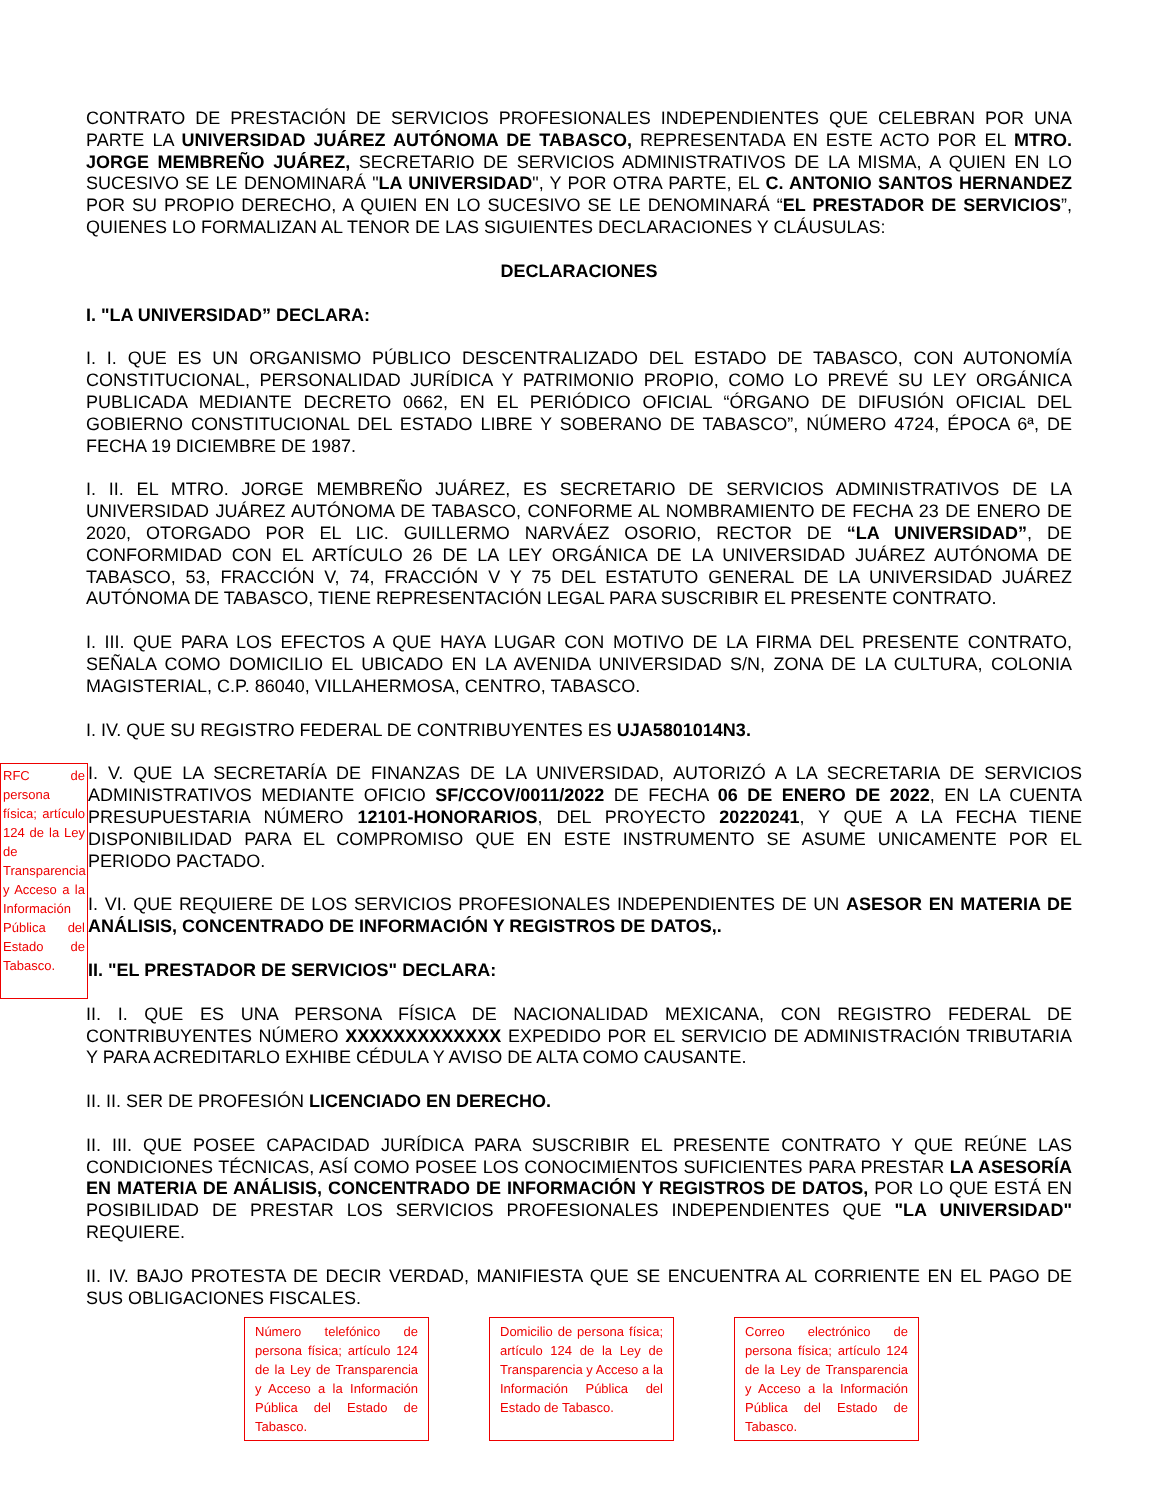CONTRATO DE PRESTACIÓN DE SERVICIOS PROFESIONALES INDEPENDIENTES QUE CELEBRAN POR UNA PARTE LA UNIVERSIDAD JUÁREZ AUTÓNOMA DE TABASCO, REPRESENTADA EN ESTE ACTO POR EL MTRO. JORGE MEMBREÑO JUÁREZ, SECRETARIO DE SERVICIOS ADMINISTRATIVOS DE LA MISMA, A QUIEN EN LO SUCESIVO SE LE DENOMINARÁ "LA UNIVERSIDAD", Y POR OTRA PARTE, EL C. ANTONIO SANTOS HERNANDEZ POR SU PROPIO DERECHO, A QUIEN EN LO SUCESIVO SE LE DENOMINARÁ “EL PRESTADOR DE SERVICIOS”, QUIENES LO FORMALIZAN AL TENOR DE LAS SIGUIENTES DECLARACIONES Y CLÁUSULAS:
DECLARACIONES
I. "LA UNIVERSIDAD” DECLARA:
I. I. QUE ES UN ORGANISMO PÚBLICO DESCENTRALIZADO DEL ESTADO DE TABASCO, CON AUTONOMÍA CONSTITUCIONAL, PERSONALIDAD JURÍDICA Y PATRIMONIO PROPIO, COMO LO PREVÉ SU LEY ORGÁNICA PUBLICADA MEDIANTE DECRETO 0662, EN EL PERIÓDICO OFICIAL “ÓRGANO DE DIFUSIÓN OFICIAL DEL GOBIERNO CONSTITUCIONAL DEL ESTADO LIBRE Y SOBERANO DE TABASCO”, NÚMERO 4724, ÉPOCA 6ª, DE FECHA 19 DICIEMBRE DE 1987.
I. II. EL MTRO. JORGE MEMBREÑO JUÁREZ, ES SECRETARIO DE SERVICIOS ADMINISTRATIVOS DE LA UNIVERSIDAD JUÁREZ AUTÓNOMA DE TABASCO, CONFORME AL NOMBRAMIENTO DE FECHA 23 DE ENERO DE 2020, OTORGADO POR EL LIC. GUILLERMO NARVÁEZ OSORIO, RECTOR DE “LA UNIVERSIDAD”, DE CONFORMIDAD CON EL ARTÍCULO 26 DE LA LEY ORGÁNICA DE LA UNIVERSIDAD JUÁREZ AUTÓNOMA DE TABASCO, 53, FRACCIÓN V, 74, FRACCIÓN V Y 75 DEL ESTATUTO GENERAL DE LA UNIVERSIDAD JUÁREZ AUTÓNOMA DE TABASCO, TIENE REPRESENTACIÓN LEGAL PARA SUSCRIBIR EL PRESENTE CONTRATO.
I. III. QUE PARA LOS EFECTOS A QUE HAYA LUGAR CON MOTIVO DE LA FIRMA DEL PRESENTE CONTRATO, SEÑALA COMO DOMICILIO EL UBICADO EN LA AVENIDA UNIVERSIDAD S/N, ZONA DE LA CULTURA, COLONIA MAGISTERIAL, C.P. 86040, VILLAHERMOSA, CENTRO, TABASCO.
I. IV. QUE SU REGISTRO FEDERAL DE CONTRIBUYENTES ES UJA5801014N3.
RFC de persona física; artículo 124 de la Ley de Transparencia y Acceso a la Información Pública del Estado de Tabasco.
I. V. QUE LA SECRETARÍA DE FINANZAS DE LA UNIVERSIDAD, AUTORIZÓ A LA SECRETARIA DE SERVICIOS ADMINISTRATIVOS MEDIANTE OFICIO SF/CCOV/0011/2022 DE FECHA 06 DE ENERO DE 2022, EN LA CUENTA PRESUPUESTARIA NÚMERO 12101-HONORARIOS, DEL PROYECTO 20220241, Y QUE A LA FECHA TIENE DISPONIBILIDAD PARA EL COMPROMISO QUE EN ESTE INSTRUMENTO SE ASUME UNICAMENTE POR EL PERIODO PACTADO.
I. VI. QUE REQUIERE DE LOS SERVICIOS PROFESIONALES INDEPENDIENTES DE UN ASESOR EN MATERIA DE ANÁLISIS, CONCENTRADO DE INFORMACIÓN Y REGISTROS DE DATOS,.
II. "EL PRESTADOR DE SERVICIOS" DECLARA:
II. I. QUE ES UNA PERSONA FÍSICA DE NACIONALIDAD MEXICANA, CON REGISTRO FEDERAL DE CONTRIBUYENTES NÚMERO XXXXXXXXXXXXX EXPEDIDO POR EL SERVICIO DE ADMINISTRACIÓN TRIBUTARIA Y PARA ACREDITARLO EXHIBE CÉDULA Y AVISO DE ALTA COMO CAUSANTE.
II. II. SER DE PROFESIÓN LICENCIADO EN DERECHO.
II. III. QUE POSEE CAPACIDAD JURÍDICA PARA SUSCRIBIR EL PRESENTE CONTRATO Y QUE REÚNE LAS CONDICIONES TÉCNICAS, ASÍ COMO POSEE LOS CONOCIMIENTOS SUFICIENTES PARA PRESTAR LA ASESORÍA EN MATERIA DE ANÁLISIS, CONCENTRADO DE INFORMACIÓN Y REGISTROS DE DATOS, POR LO QUE ESTÁ EN POSIBILIDAD DE PRESTAR LOS SERVICIOS PROFESIONALES INDEPENDIENTES QUE "LA UNIVERSIDAD" REQUIERE.
II. IV. BAJO PROTESTA DE DECIR VERDAD, MANIFIESTA QUE SE ENCUENTRA AL CORRIENTE EN EL PAGO DE SUS OBLIGACIONES FISCALES.
Número telefónico de persona física; artículo 124 de la Ley de Transparencia y Acceso a la Información Pública del Estado de Tabasco.
Domicilio de persona física; artículo 124 de la Ley de Transparencia y Acceso a la Información Pública del Estado de Tabasco.
Correo electrónico de persona física; artículo 124 de la Ley de Transparencia y Acceso a la Información Pública del Estado de Tabasco.